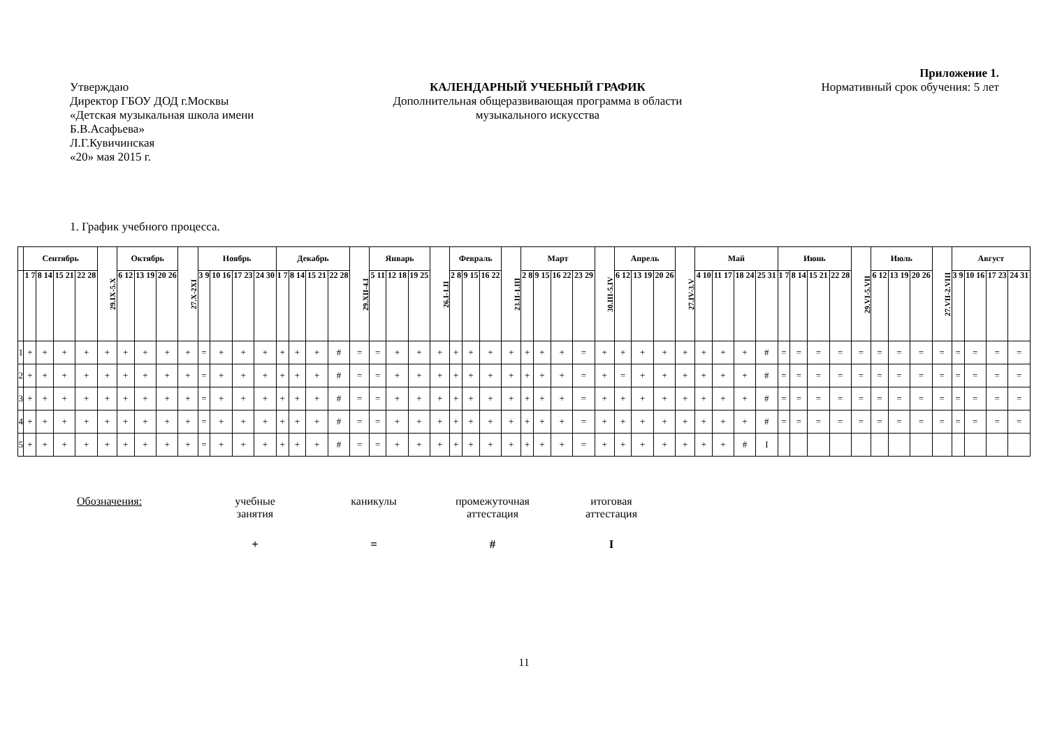Приложение 1.
Утверждаю
Директор ГБОУ ДОД г.Москвы
«Детская музыкальная школа имени
Б.В.Асафьева»
Л.Г.Кувичинская
«20» мая 2015 г.
КАЛЕНДАРНЫЙ УЧЕБНЫЙ ГРАФИК
Дополнительная общеразвивающая программа в области
музыкального искусства
Нормативный срок обучения: 5 лет
1. График учебного процесса.
| | Сентябрь | | | | 29.IX-5.X | Октябрь | | | 27.X-2XI | Ноябрь | | | | Декабрь | | | | 29.XII-4.I | Январь | | | 26.I-1.II | Февраль | | | 23.II-1.III | Март | | | | 30.III-5.IV | Апрель | | | 27.IV-3.V | Май | | | | Июнь | | | | 29.VI-5.VII | Июль | | | 27.VII-2.VIII | Август | | | |
| --- | --- | --- | --- | --- | --- | --- | --- | --- | --- | --- | --- | --- | --- | --- | --- | --- | --- | --- | --- | --- | --- | --- | --- | --- | --- | --- | --- | --- | --- | --- | --- | --- | --- | --- | --- | --- | --- | --- | --- | --- | --- | --- | --- | --- | --- | --- | --- | --- | --- | --- | --- | --- |
| | 1 7 | 8 14 | 15 21 | 22 28 | | 6 12 | 13 19 | 20 26 | | 3 9 | 10 16 | 17 23 | 24 30 | 1 7 | 8 14 | 15 21 | 22 28 | | 5 11 | 12 18 | 19 25 | | 2 8 | 9 15 | 16 22 | | 2 8 | 9 15 | 16 22 | 23 29 | | 6 12 | 13 19 | 20 26 | | 4 10 | 11 17 | 18 24 | 25 31 | 1 7 | 8 14 | 15 21 | 22 28 | | 6 12 | 13 19 | 20 26 | | 3 9 | 10 16 | 17 23 | 24 31 |
| 1 | + | + | + | + | + | + | + | + | + | = | + | + | + | + | + | + | # | = | = | + | + | + | + | + | + | + | + | + | + | = | + | + | + | + | + | + | + | + | # | = | = | = | = | = | = | = | = | = | = | = | = | = |
| 2 | + | + | + | + | + | + | + | + | + | = | + | + | + | + | + | + | # | = | = | + | + | + | + | + | + | + | + | + | + | = | + | = | + | + | + | + | + | + | # | = | = | = | = | = | = | = | = | = | = | = | = | = |
| 3 | + | + | + | + | + | + | + | + | + | = | + | + | + | + | + | + | # | = | = | + | + | + | + | + | + | + | + | + | + | = | + | + | + | + | + | + | + | + | # | = | = | = | = | = | = | = | = | = | = | = | = | = |
| 4 | + | + | + | + | + | + | + | + | + | = | + | + | + | + | + | + | # | = | = | + | + | + | + | + | + | + | + | + | + | = | + | + | + | + | + | + | + | + | # | = | = | = | = | = | = | = | = | = | = | = | = | = |
| 5 | + | + | + | + | + | + | + | + | + | = | + | + | + | + | + | + | # | = | = | + | + | + | + | + | + | + | + | + | + | = | + | + | + | + | + | + | + | # | I | | | | | | | | | | | | | |
Обозначения: учебные
занятия
каникулы промежуточная
аттестация
итоговая
аттестация
+ = # I
11